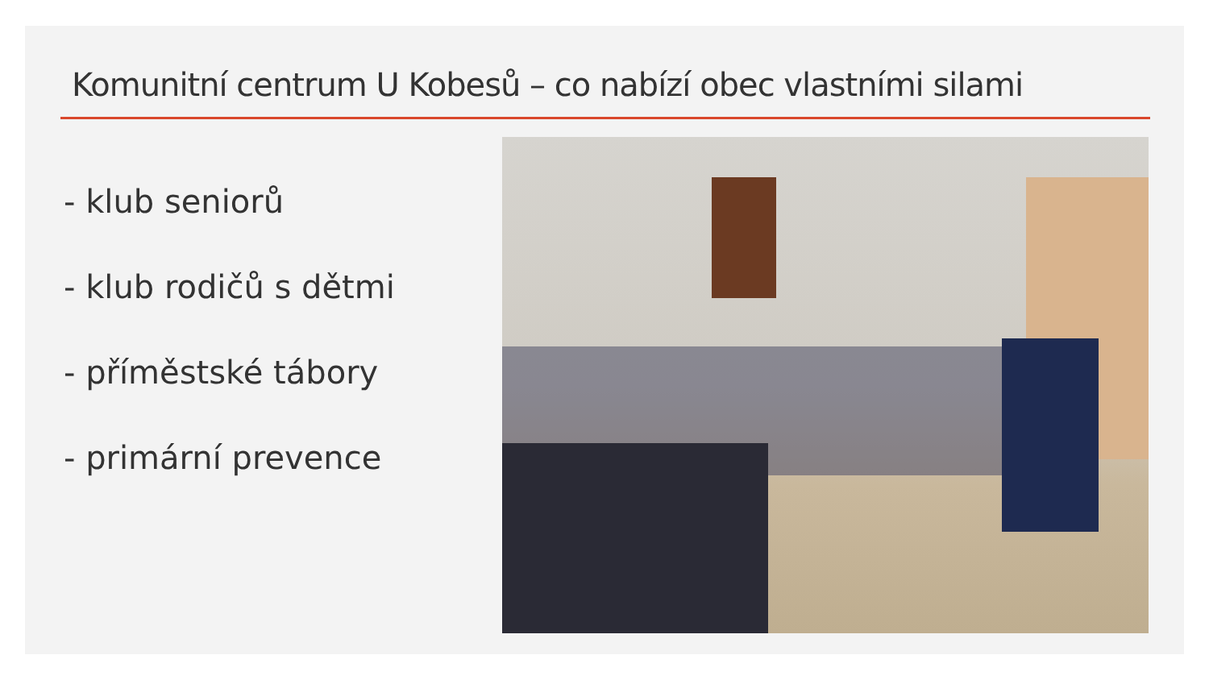Komunitní centrum U Kobesů – co nabízí obec vlastními silami
- klub seniorů
- klub rodičů s dětmi
- příměstské tábory
- primární prevence